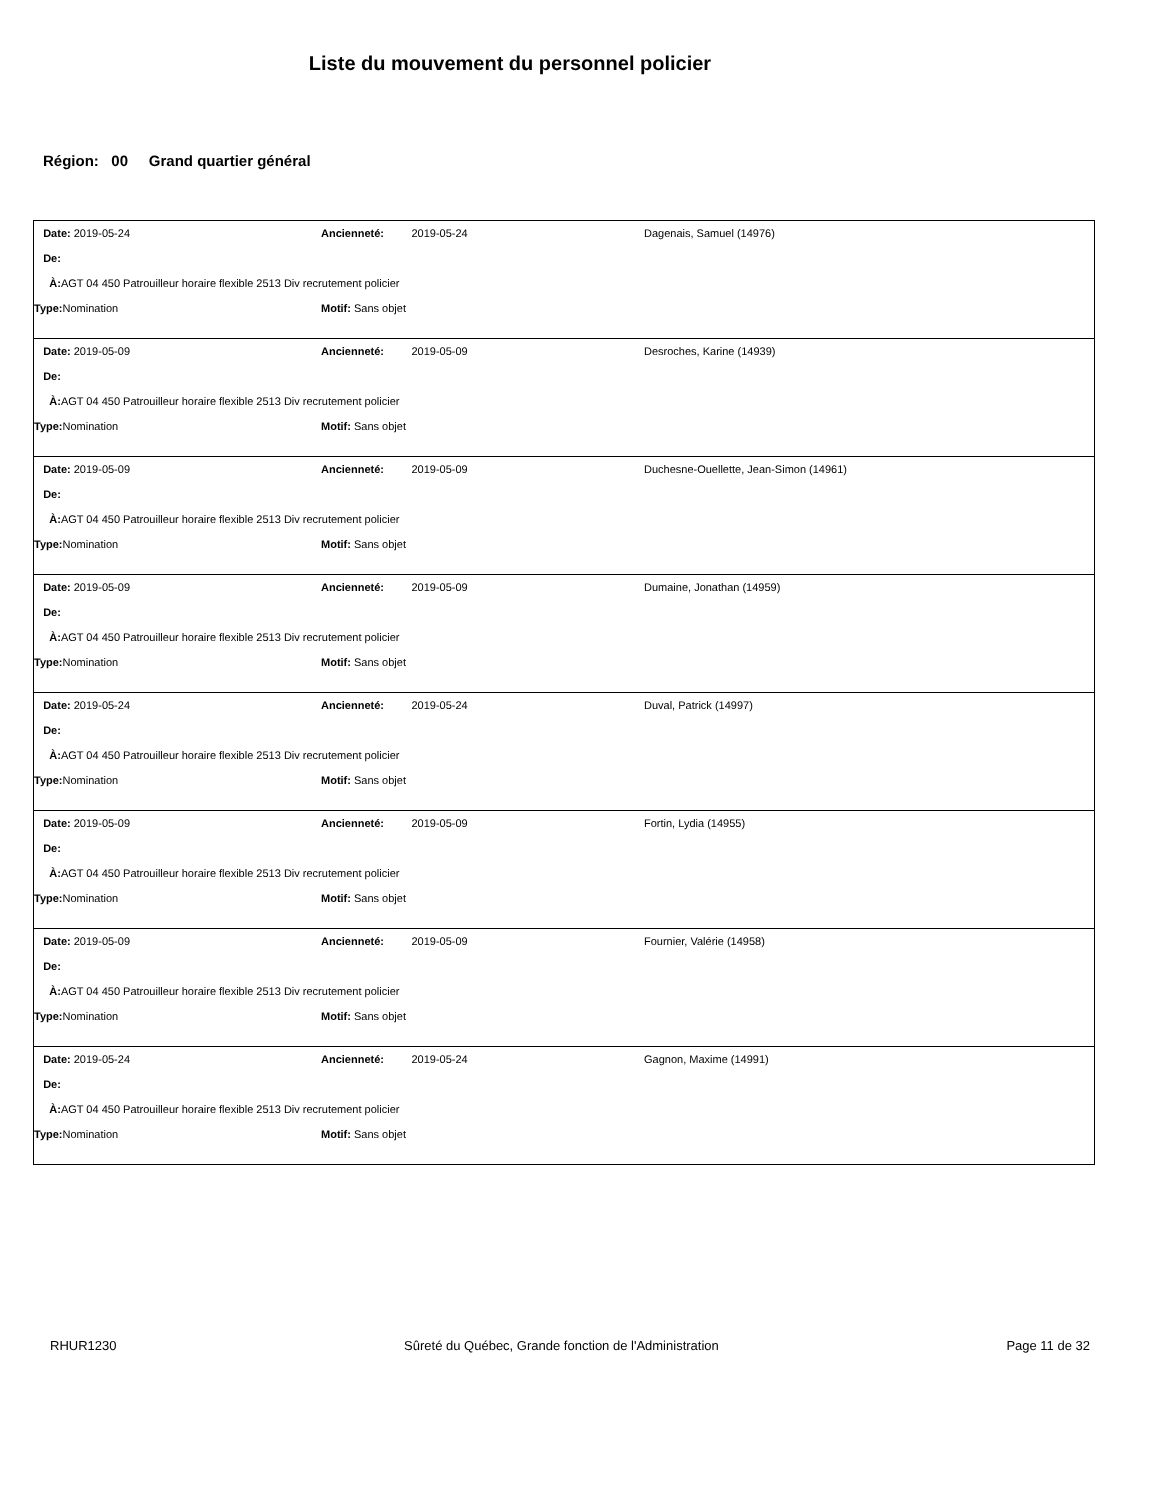Liste du mouvement du personnel policier
Région: 00 Grand quartier général
Date: 2019-05-24 Ancienneté: 2019-05-24 Dagenais, Samuel (14976)
De:
À: AGT 04 450 Patrouilleur horaire flexible 2513 Div recrutement policier
Type: Nomination Motif: Sans objet
Date: 2019-05-09 Ancienneté: 2019-05-09 Desroches, Karine (14939)
De:
À: AGT 04 450 Patrouilleur horaire flexible 2513 Div recrutement policier
Type: Nomination Motif: Sans objet
Date: 2019-05-09 Ancienneté: 2019-05-09 Duchesne-Ouellette, Jean-Simon (14961)
De:
À: AGT 04 450 Patrouilleur horaire flexible 2513 Div recrutement policier
Type: Nomination Motif: Sans objet
Date: 2019-05-09 Ancienneté: 2019-05-09 Dumaine, Jonathan (14959)
De:
À: AGT 04 450 Patrouilleur horaire flexible 2513 Div recrutement policier
Type: Nomination Motif: Sans objet
Date: 2019-05-24 Ancienneté: 2019-05-24 Duval, Patrick (14997)
De:
À: AGT 04 450 Patrouilleur horaire flexible 2513 Div recrutement policier
Type: Nomination Motif: Sans objet
Date: 2019-05-09 Ancienneté: 2019-05-09 Fortin, Lydia (14955)
De:
À: AGT 04 450 Patrouilleur horaire flexible 2513 Div recrutement policier
Type: Nomination Motif: Sans objet
Date: 2019-05-09 Ancienneté: 2019-05-09 Fournier, Valérie (14958)
De:
À: AGT 04 450 Patrouilleur horaire flexible 2513 Div recrutement policier
Type: Nomination Motif: Sans objet
Date: 2019-05-24 Ancienneté: 2019-05-24 Gagnon, Maxime (14991)
De:
À: AGT 04 450 Patrouilleur horaire flexible 2513 Div recrutement policier
Type: Nomination Motif: Sans objet
RHUR1230 Sûreté du Québec, Grande fonction de l'Administration Page 11 de 32